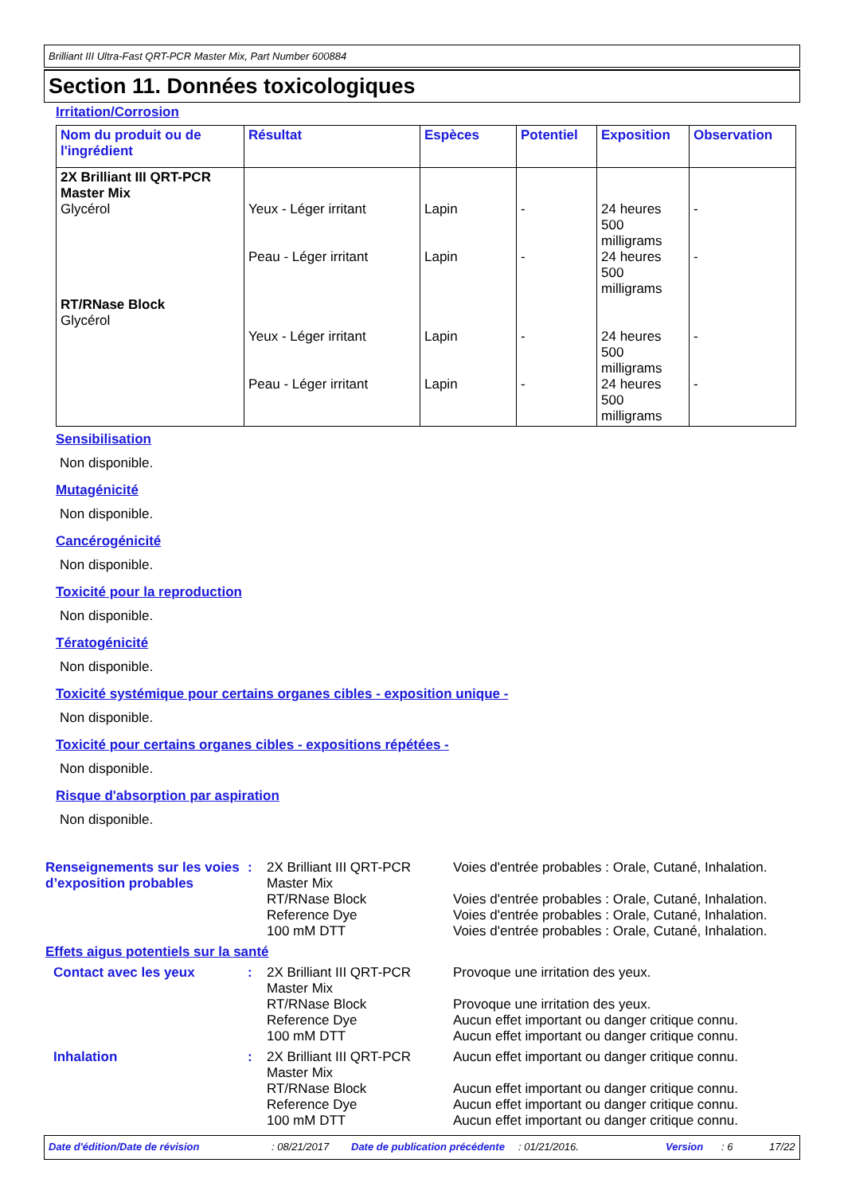Brilliant III Ultra-Fast QRT-PCR Master Mix, Part Number 600884
Section 11. Données toxicologiques
Irritation/Corrosion
| Nom du produit ou de l'ingrédient | Résultat | Espèces | Potentiel | Exposition | Observation |
| --- | --- | --- | --- | --- | --- |
| 2X Brilliant III QRT-PCR Master Mix Glycérol RT/RNase Block Glycérol | Yeux - Léger irritant Peau - Léger irritant Yeux - Léger irritant Peau - Léger irritant | Lapin Lapin Lapin Lapin | - - - - | 24 heures 500 milligrams 24 heures 500 milligrams 24 heures 500 milligrams 24 heures 500 milligrams | - - - - |
Sensibilisation
Non disponible.
Mutagénicité
Non disponible.
Cancérogénicité
Non disponible.
Toxicité pour la reproduction
Non disponible.
Tératogénicité
Non disponible.
Toxicité systémique pour certains organes cibles - exposition unique -
Non disponible.
Toxicité pour certains organes cibles - expositions répétées -
Non disponible.
Risque d'absorption par aspiration
Non disponible.
| Renseignements sur les voies d’exposition probables | : | 2X Brilliant III QRT-PCR Master Mix RT/RNase Block Reference Dye 100 mM DTT | Voies d'entrée probables : Orale, Cutané, Inhalation. Voies d'entrée probables : Orale, Cutané, Inhalation. Voies d'entrée probables : Orale, Cutané, Inhalation. Voies d'entrée probables : Orale, Cutané, Inhalation. |
| Effets aigus potentiels sur la santé | | | |
| Contact avec les yeux | : | 2X Brilliant III QRT-PCR Master Mix RT/RNase Block Reference Dye 100 mM DTT | Provoque une irritation des yeux. Provoque une irritation des yeux. Aucun effet important ou danger critique connu. Aucun effet important ou danger critique connu. |
| Inhalation | : | 2X Brilliant III QRT-PCR Master Mix RT/RNase Block Reference Dye 100 mM DTT | Aucun effet important ou danger critique connu. Aucun effet important ou danger critique connu. Aucun effet important ou danger critique connu. Aucun effet important ou danger critique connu. |
Date d'édition/Date de révision: 08/21/2017 Date de publication précédente: 01/21/2016. Version: 6 17/22